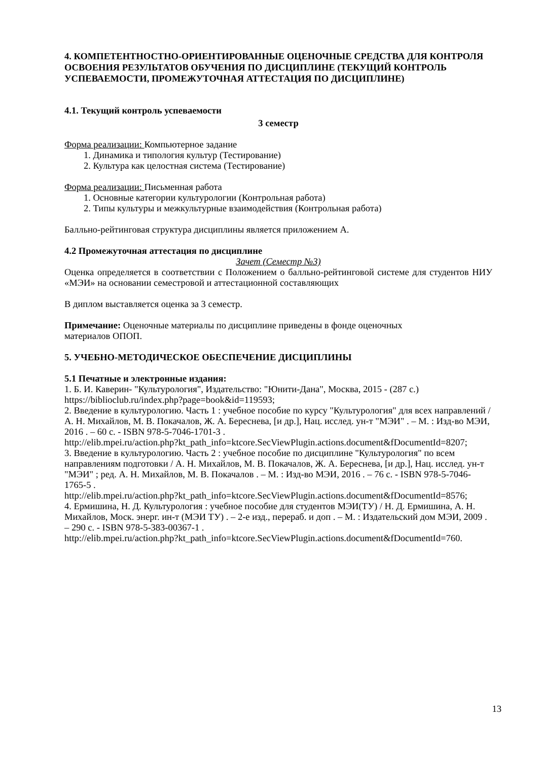4. КОМПЕТЕНТНОСТНО-ОРИЕНТИРОВАННЫЕ ОЦЕНОЧНЫЕ СРЕДСТВА ДЛЯ КОНТРОЛЯ ОСВОЕНИЯ РЕЗУЛЬТАТОВ ОБУЧЕНИЯ ПО ДИСЦИПЛИНЕ (ТЕКУЩИЙ КОНТРОЛЬ УСПЕВАЕМОСТИ, ПРОМЕЖУТОЧНАЯ АТТЕСТАЦИЯ ПО ДИСЦИПЛИНЕ)
4.1. Текущий контроль успеваемости
3 семестр
Форма реализации: Компьютерное задание
1. Динамика и типология культур (Тестирование)
2. Культура как целостная система (Тестирование)
Форма реализации: Письменная работа
1. Основные категории культурологии (Контрольная работа)
2. Типы культуры и межкультурные взаимодействия (Контрольная работа)
Балльно-рейтинговая структура дисциплины является приложением А.
4.2 Промежуточная аттестация по дисциплине
Зачет (Семестр №3)
Оценка определяется в соответствии с Положением о балльно-рейтинговой системе для студентов НИУ «МЭИ» на основании семестровой и аттестационной составляющих
В диплом выставляется оценка за 3 семестр.
Примечание: Оценочные материалы по дисциплине приведены в фонде оценочных
материалов ОПОП.
5. УЧЕБНО-МЕТОДИЧЕСКОЕ ОБЕСПЕЧЕНИЕ ДИСЦИПЛИНЫ
5.1 Печатные и электронные издания:
1. Б. И. Каверин- "Культурология", Издательство: "Юнити-Дана", Москва, 2015 - (287 с.)
https://biblioclub.ru/index.php?page=book&id=119593;
2. Введение в культурологию. Часть 1 : учебное пособие по курсу "Культурология" для всех направлений / А. Н. Михайлов, М. В. Покачалов, Ж. А. Береснева, [и др.], Нац. исслед. ун-т "МЭИ" . – М. : Изд-во МЭИ, 2016 . – 60 с. - ISBN 978-5-7046-1701-3 .
http://elib.mpei.ru/action.php?kt_path_info=ktcore.SecViewPlugin.actions.document&fDocumentId=8207;
3. Введение в культурологию. Часть 2 : учебное пособие по дисциплине "Культурология" по всем направлениям подготовки / А. Н. Михайлов, М. В. Покачалов, Ж. А. Береснева, [и др.], Нац. исслед. ун-т "МЭИ" ; ред. А. Н. Михайлов, М. В. Покачалов . – М. : Изд-во МЭИ, 2016 . – 76 с. - ISBN 978-5-7046-1765-5 .
http://elib.mpei.ru/action.php?kt_path_info=ktcore.SecViewPlugin.actions.document&fDocumentId=8576;
4. Ермишина, Н. Д. Культурология : учебное пособие для студентов МЭИ(ТУ) / Н. Д. Ермишина, А. Н. Михайлов, Моск. энерг. ин-т (МЭИ ТУ) . – 2-е изд., перераб. и доп . – М. : Издательский дом МЭИ, 2009 . – 290 с. - ISBN 978-5-383-00367-1 .
http://elib.mpei.ru/action.php?kt_path_info=ktcore.SecViewPlugin.actions.document&fDocumentId=760.
13